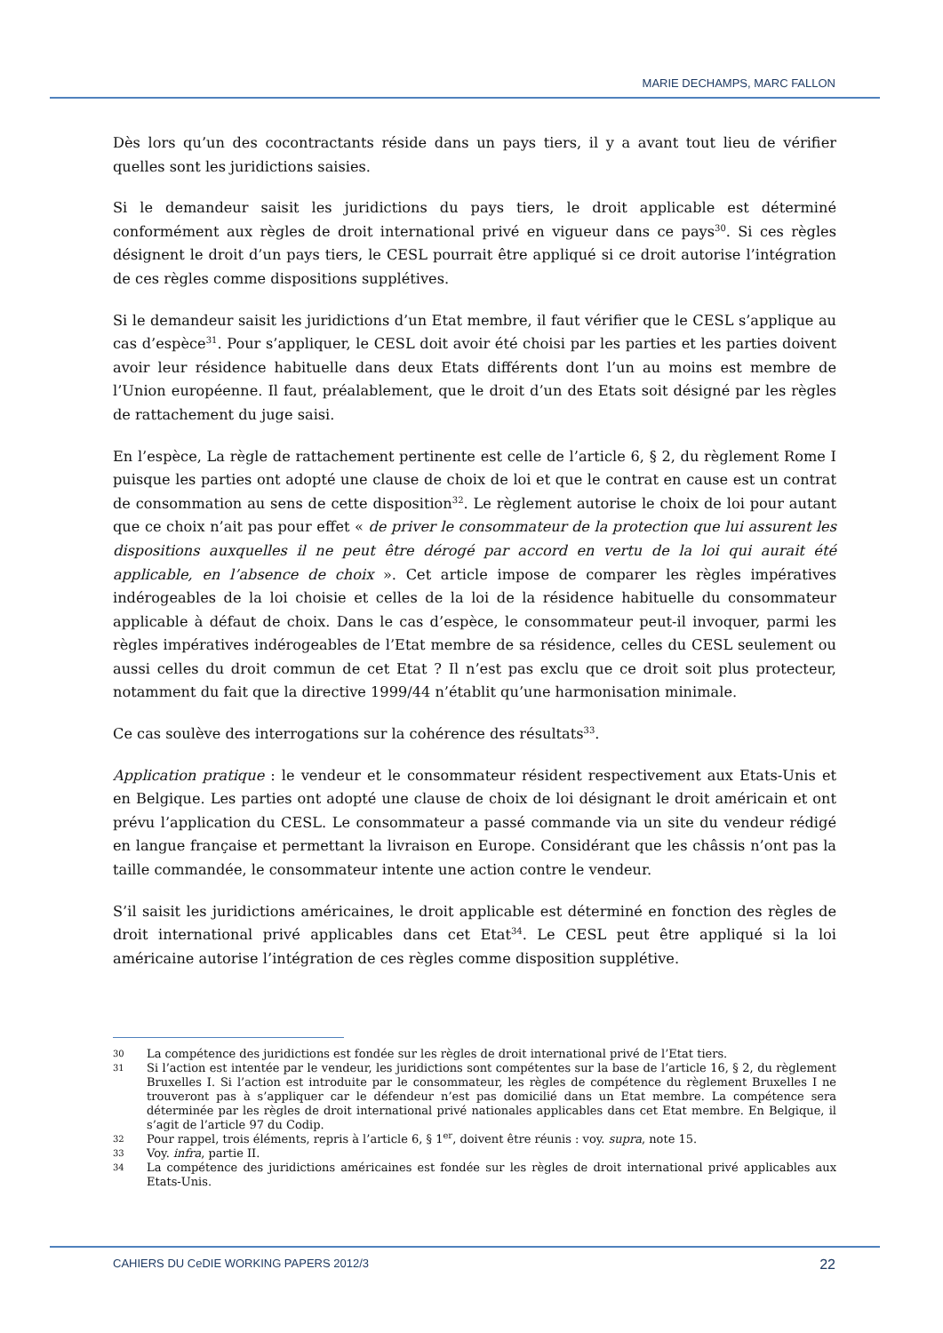MARIE DECHAMPS, MARC FALLON
Dès lors qu’un des cocontractants réside dans un pays tiers, il y a avant tout lieu de vérifier quelles sont les juridictions saisies.
Si le demandeur saisit les juridictions du pays tiers, le droit applicable est déterminé conformément aux règles de droit international privé en vigueur dans ce pays<sup>30</sup>. Si ces règles désignent le droit d’un pays tiers, le CESL pourrait être appliqué si ce droit autorise l’intégration de ces règles comme dispositions supplétives.
Si le demandeur saisit les juridictions d’un Etat membre, il faut vérifier que le CESL s’applique au cas d’espèce<sup>31</sup>. Pour s’appliquer, le CESL doit avoir été choisi par les parties et les parties doivent avoir leur résidence habituelle dans deux Etats différents dont l’un au moins est membre de l’Union européenne. Il faut, préalablement, que le droit d’un des Etats soit désigné par les règles de rattachement du juge saisi.
En l’espèce, La règle de rattachement pertinente est celle de l’article 6, § 2, du règlement Rome I puisque les parties ont adopté une clause de choix de loi et que le contrat en cause est un contrat de consommation au sens de cette disposition<sup>32</sup>. Le règlement autorise le choix de loi pour autant que ce choix n’ait pas pour effet « de priver le consommateur de la protection que lui assurent les dispositions auxquelles il ne peut être dérogé par accord en vertu de la loi qui aurait été applicable, en l’absence de choix ». Cet article impose de comparer les règles impératives indérogeables de la loi choisie et celles de la loi de la résidence habituelle du consommateur applicable à défaut de choix. Dans le cas d’espèce, le consommateur peut-il invoquer, parmi les règles impératives indérogeables de l’Etat membre de sa résidence, celles du CESL seulement ou aussi celles du droit commun de cet Etat ? Il n’est pas exclu que ce droit soit plus protecteur, notamment du fait que la directive 1999/44 n’établit qu’une harmonisation minimale.
Ce cas soulève des interrogations sur la cohérence des résultats<sup>33</sup>.
Application pratique : le vendeur et le consommateur résident respectivement aux Etats-Unis et en Belgique. Les parties ont adopté une clause de choix de loi désignant le droit américain et ont prévu l’application du CESL. Le consommateur a passé commande via un site du vendeur rédigé en langue française et permettant la livraison en Europe. Considérant que les châssis n’ont pas la taille commandée, le consommateur intente une action contre le vendeur.
S’il saisit les juridictions américaines, le droit applicable est déterminé en fonction des règles de droit international privé applicables dans cet Etat<sup>34</sup>. Le CESL peut être appliqué si la loi américaine autorise l’intégration de ces règles comme disposition supplétive.
30 La compétence des juridictions est fondée sur les règles de droit international privé de l’Etat tiers.
31 Si l’action est intentée par le vendeur, les juridictions sont compétentes sur la base de l’article 16, § 2, du règlement Bruxelles I. Si l’action est introduite par le consommateur, les règles de compétence du règlement Bruxelles I ne trouveront pas à s’appliquer car le défendeur n’est pas domicilié dans un Etat membre. La compétence sera déterminée par les règles de droit international privé nationales applicables dans cet Etat membre. En Belgique, il s’agit de l’article 97 du Codip.
32 Pour rappel, trois éléments, repris à l’article 6, § 1<sup>er</sup>, doivent être réunis : voy. supra, note 15.
33 Voy. infra, partie II.
34 La compétence des juridictions américaines est fondée sur les règles de droit international privé applicables aux Etats-Unis.
CAHIERS DU CeDIE WORKING PAPERS 2012/3 22